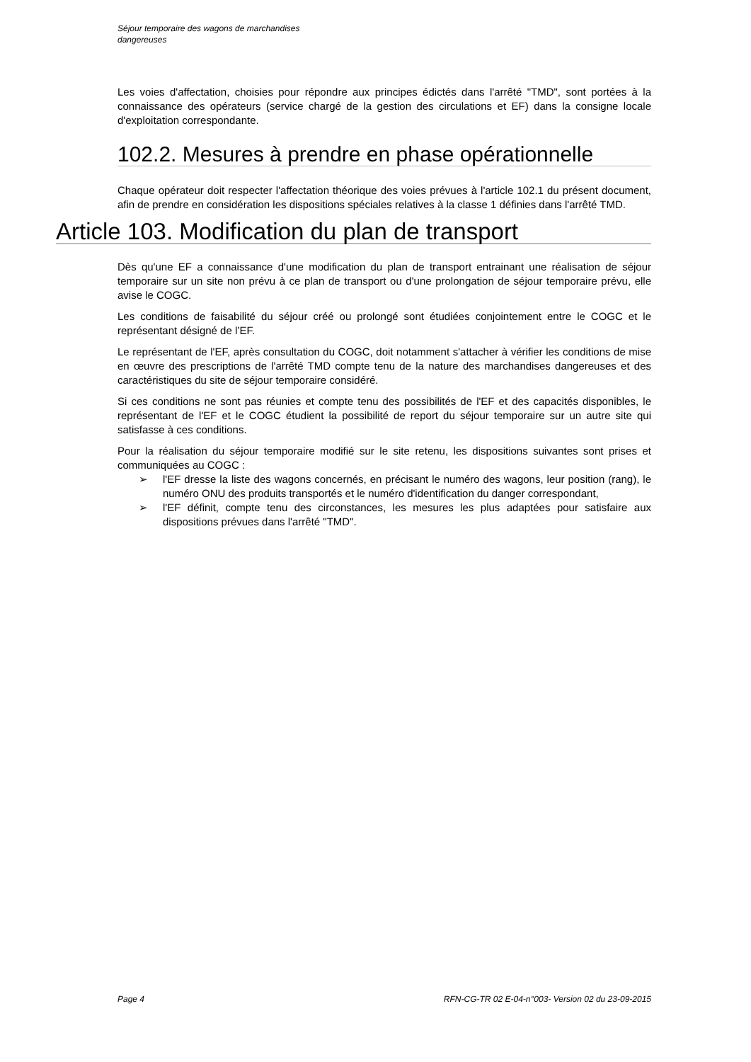Séjour temporaire des wagons de marchandises
dangereuses
Les voies d'affectation, choisies pour répondre aux principes édictés dans l'arrêté "TMD", sont portées à la connaissance des opérateurs (service chargé de la gestion des circulations et EF) dans la consigne locale d'exploitation correspondante.
102.2. Mesures à prendre en phase opérationnelle
Chaque opérateur doit respecter l'affectation théorique des voies prévues à l'article 102.1 du présent document, afin de prendre en considération les dispositions spéciales relatives à la classe 1 définies dans l'arrêté TMD.
Article 103. Modification du plan de transport
Dès qu'une EF a connaissance d'une modification du plan de transport entrainant une réalisation de séjour temporaire sur un site non prévu à ce plan de transport ou d'une prolongation de séjour temporaire prévu, elle avise le COGC.
Les conditions de faisabilité du séjour créé ou prolongé sont étudiées conjointement entre le COGC et le représentant désigné de l’EF.
Le représentant de l'EF, après consultation du COGC, doit notamment s'attacher à vérifier les conditions de mise en œuvre des prescriptions de l'arrêté TMD compte tenu de la nature des marchandises dangereuses et des caractéristiques du site de séjour temporaire considéré.
Si ces conditions ne sont pas réunies et compte tenu des possibilités de l'EF et des capacités disponibles, le représentant de l'EF et le COGC étudient la possibilité de report du séjour temporaire sur un autre site qui satisfasse à ces conditions.
Pour la réalisation du séjour temporaire modifié sur le site retenu, les dispositions suivantes sont prises et communiquées au COGC :
➢ l'EF dresse la liste des wagons concernés, en précisant le numéro des wagons, leur position (rang), le numéro ONU des produits transportés et le numéro d'identification du danger correspondant,
➢ l'EF définit, compte tenu des circonstances, les mesures les plus adaptées pour satisfaire aux dispositions prévues dans l'arrêté "TMD".
Page 4 RFN-CG-TR 02 E-04-n°003- Version 02 du 23-09-2015